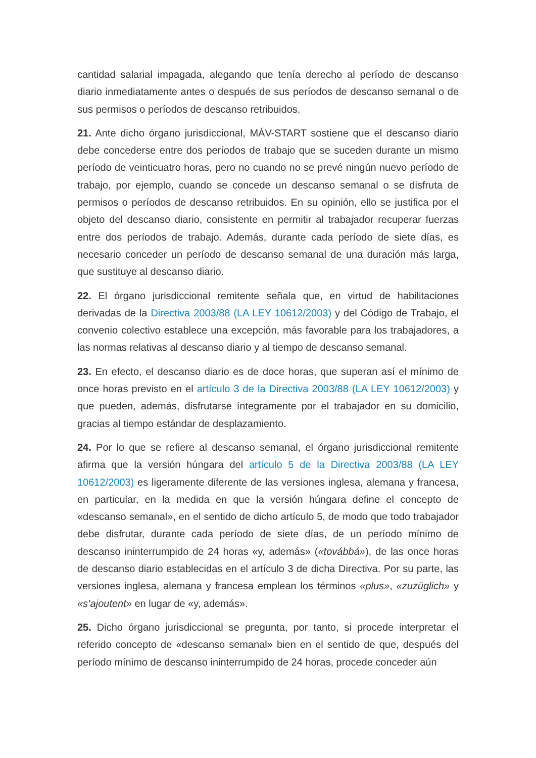cantidad salarial impagada, alegando que tenía derecho al período de descanso diario inmediatamente antes o después de sus períodos de descanso semanal o de sus permisos o períodos de descanso retribuidos.
21. Ante dicho órgano jurisdiccional, MÁV-START sostiene que el descanso diario debe concederse entre dos períodos de trabajo que se suceden durante un mismo período de veinticuatro horas, pero no cuando no se prevé ningún nuevo período de trabajo, por ejemplo, cuando se concede un descanso semanal o se disfruta de permisos o períodos de descanso retribuidos. En su opinión, ello se justifica por el objeto del descanso diario, consistente en permitir al trabajador recuperar fuerzas entre dos períodos de trabajo. Además, durante cada período de siete días, es necesario conceder un período de descanso semanal de una duración más larga, que sustituye al descanso diario.
22. El órgano jurisdiccional remitente señala que, en virtud de habilitaciones derivadas de la Directiva 2003/88 (LA LEY 10612/2003) y del Código de Trabajo, el convenio colectivo establece una excepción, más favorable para los trabajadores, a las normas relativas al descanso diario y al tiempo de descanso semanal.
23. En efecto, el descanso diario es de doce horas, que superan así el mínimo de once horas previsto en el artículo 3 de la Directiva 2003/88 (LA LEY 10612/2003) y que pueden, además, disfrutarse íntegramente por el trabajador en su domicilio, gracias al tiempo estándar de desplazamiento.
24. Por lo que se refiere al descanso semanal, el órgano jurisdiccional remitente afirma que la versión húngara del artículo 5 de la Directiva 2003/88 (LA LEY 10612/2003) es ligeramente diferente de las versiones inglesa, alemana y francesa, en particular, en la medida en que la versión húngara define el concepto de «descanso semanal», en el sentido de dicho artículo 5, de modo que todo trabajador debe disfrutar, durante cada período de siete días, de un período mínimo de descanso ininterrumpido de 24 horas «y, además» («továbbá»), de las once horas de descanso diario establecidas en el artículo 3 de dicha Directiva. Por su parte, las versiones inglesa, alemana y francesa emplean los términos «plus», «zuzüglich» y «s’ajoutent» en lugar de «y, además».
25. Dicho órgano jurisdiccional se pregunta, por tanto, si procede interpretar el referido concepto de «descanso semanal» bien en el sentido de que, después del período mínimo de descanso ininterrumpido de 24 horas, procede conceder aún